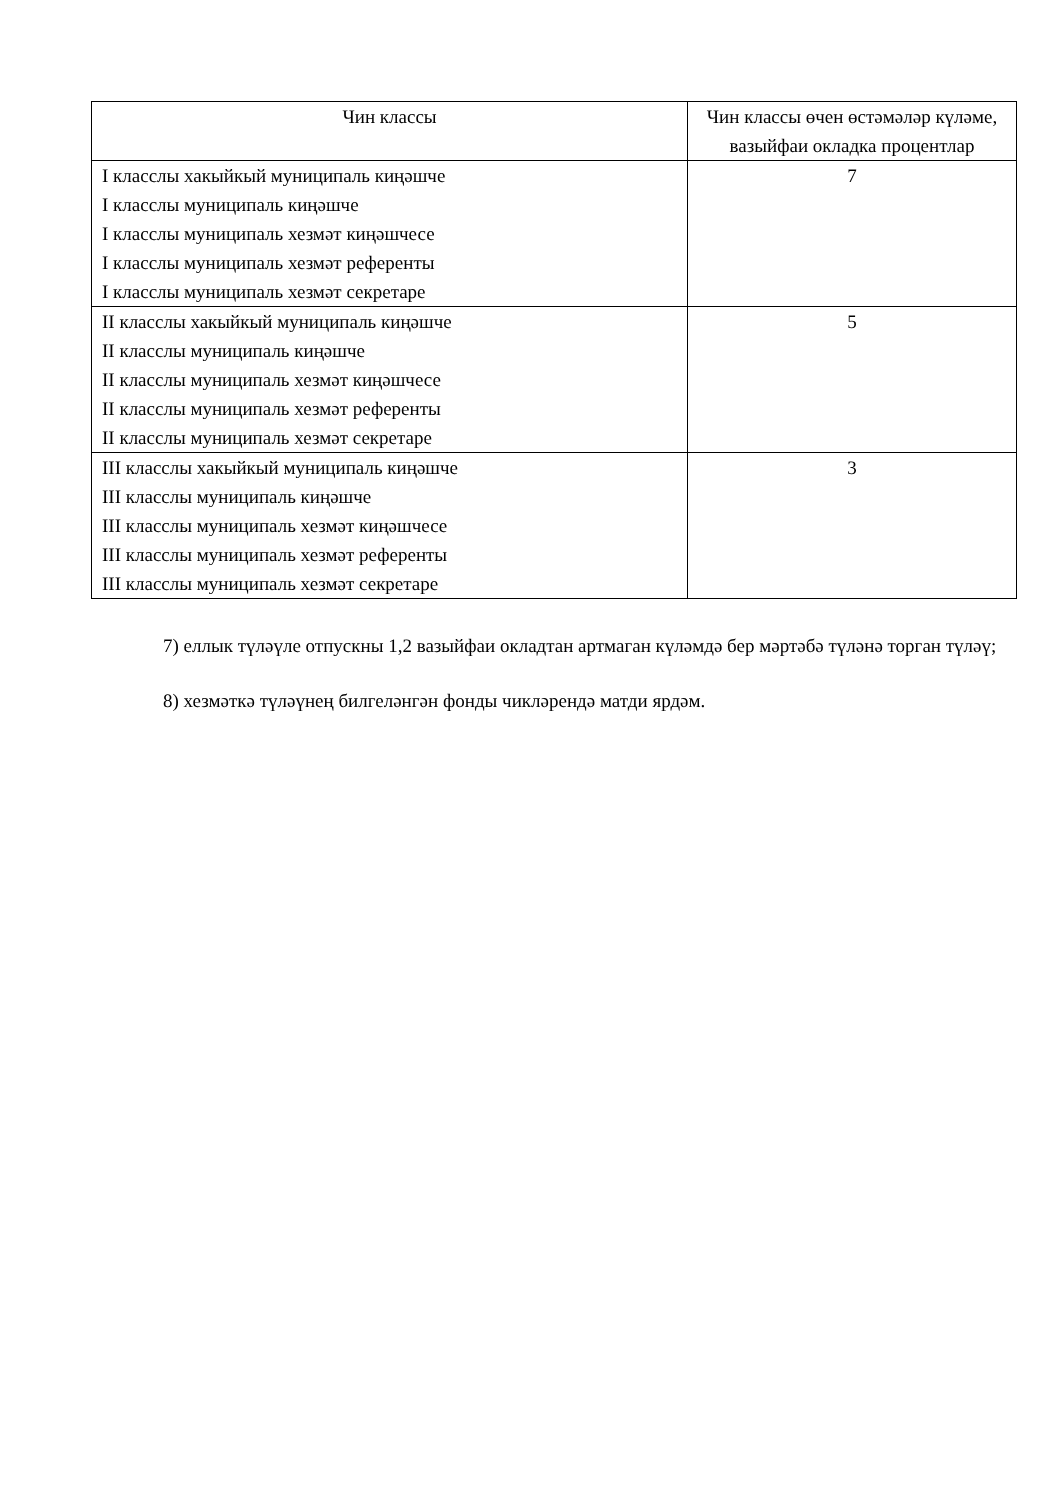| Чин классы | Чин классы өчен өстәмәләр күләме, вазыйфаи окладка процентлар |
| --- | --- |
| I класслы хакыйкый муниципаль киңәшче I класслы муниципаль киңәшче I класслы муниципаль хезмәт киңәшчесе I класслы муниципаль хезмәт референты I класслы муниципаль хезмәт секретаре | 7 |
| II класслы хакыйкый муниципаль киңәшче II класслы муниципаль киңәшче II класслы муниципаль хезмәт киңәшчесе II класслы муниципаль хезмәт референты II класслы муниципаль хезмәт секретаре | 5 |
| III класслы хакыйкый муниципаль киңәшче III класслы муниципаль киңәшче III класслы муниципаль хезмәт киңәшчесе III класслы муниципаль хезмәт референты III класслы муниципаль хезмәт секретаре | 3 |
7) еллык түләүле отпускны 1,2 вазыйфаи окладтан артмаган күләмдә бер мәртәбә түләнә торган түләү;
8) хезмәткә түләүнең билгеләнгән фонды чикләрендә матди ярдәм.